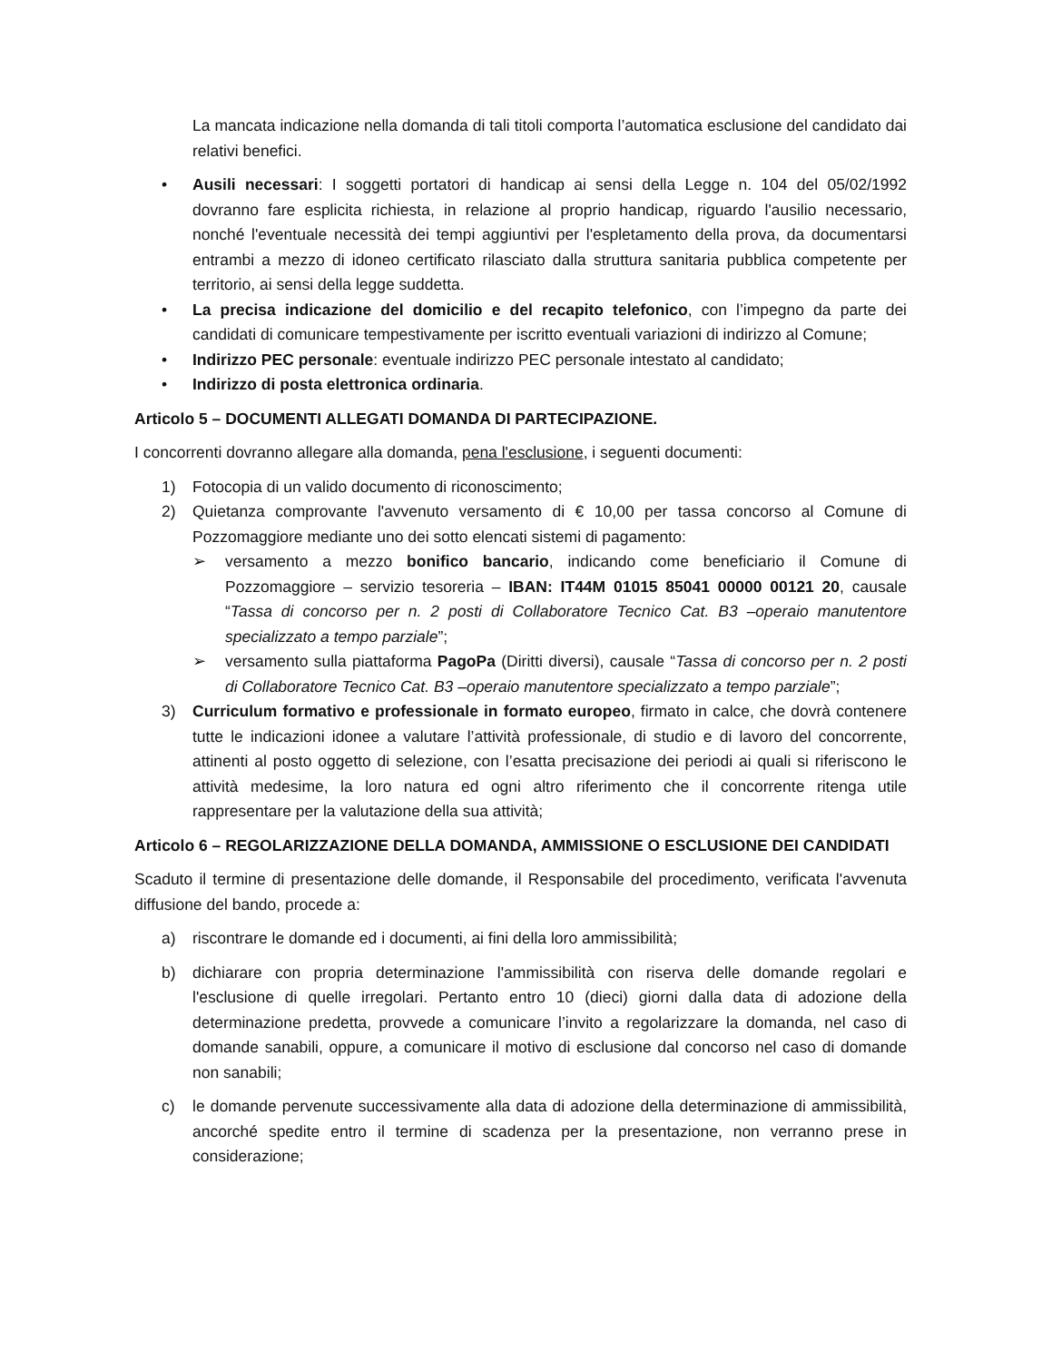La mancata indicazione nella domanda di tali titoli comporta l’automatica esclusione del candidato dai relativi benefici.
• Ausili necessari: I soggetti portatori di handicap ai sensi della Legge n. 104 del 05/02/1992 dovranno fare esplicita richiesta, in relazione al proprio handicap, riguardo l'ausilio necessario, nonché l'eventuale necessità dei tempi aggiuntivi per l'espletamento della prova, da documentarsi entrambi a mezzo di idoneo certificato rilasciato dalla struttura sanitaria pubblica competente per territorio, ai sensi della legge suddetta.
• La precisa indicazione del domicilio e del recapito telefonico, con l’impegno da parte dei candidati di comunicare tempestivamente per iscritto eventuali variazioni di indirizzo al Comune;
• Indirizzo PEC personale: eventuale indirizzo PEC personale intestato al candidato;
• Indirizzo di posta elettronica ordinaria.
Articolo 5 – DOCUMENTI ALLEGATI DOMANDA DI PARTECIPAZIONE.
I concorrenti dovranno allegare alla domanda, pena l'esclusione, i seguenti documenti:
1) Fotocopia di un valido documento di riconoscimento;
2) Quietanza comprovante l'avvenuto versamento di € 10,00 per tassa concorso al Comune di Pozzomaggiore mediante uno dei sotto elencati sistemi di pagamento:
➢ versamento a mezzo bonifico bancario, indicando come beneficiario il Comune di Pozzomaggiore – servizio tesoreria – IBAN: IT44M 01015 85041 00000 00121 20, causale “Tassa di concorso per n. 2 posti di Collaboratore Tecnico Cat. B3 –operaio manutentore specializzato a tempo parziale”;
➢ versamento sulla piattaforma PagoPa (Diritti diversi), causale “Tassa di concorso per n. 2 posti di Collaboratore Tecnico Cat. B3 –operaio manutentore specializzato a tempo parziale”;
3) Curriculum formativo e professionale in formato europeo, firmato in calce, che dovrà contenere tutte le indicazioni idonee a valutare l’attività professionale, di studio e di lavoro del concorrente, attinenti al posto oggetto di selezione, con l’esatta precisazione dei periodi ai quali si riferiscono le attività medesime, la loro natura ed ogni altro riferimento che il concorrente ritenga utile rappresentare per la valutazione della sua attività;
Articolo 6 – REGOLARIZZAZIONE DELLA DOMANDA, AMMISSIONE O ESCLUSIONE DEI CANDIDATI
Scaduto il termine di presentazione delle domande, il Responsabile del procedimento, verificata l'avvenuta diffusione del bando, procede a:
a) riscontrare le domande ed i documenti, ai fini della loro ammissibilità;
b) dichiarare con propria determinazione l'ammissibilità con riserva delle domande regolari e l'esclusione di quelle irregolari. Pertanto entro 10 (dieci) giorni dalla data di adozione della determinazione predetta, provvede a comunicare l’invito a regolarizzare la domanda, nel caso di domande sanabili, oppure, a comunicare il motivo di esclusione dal concorso nel caso di domande non sanabili;
c) le domande pervenute successivamente alla data di adozione della determinazione di ammissibilità, ancorché spedite entro il termine di scadenza per la presentazione, non verranno prese in considerazione;